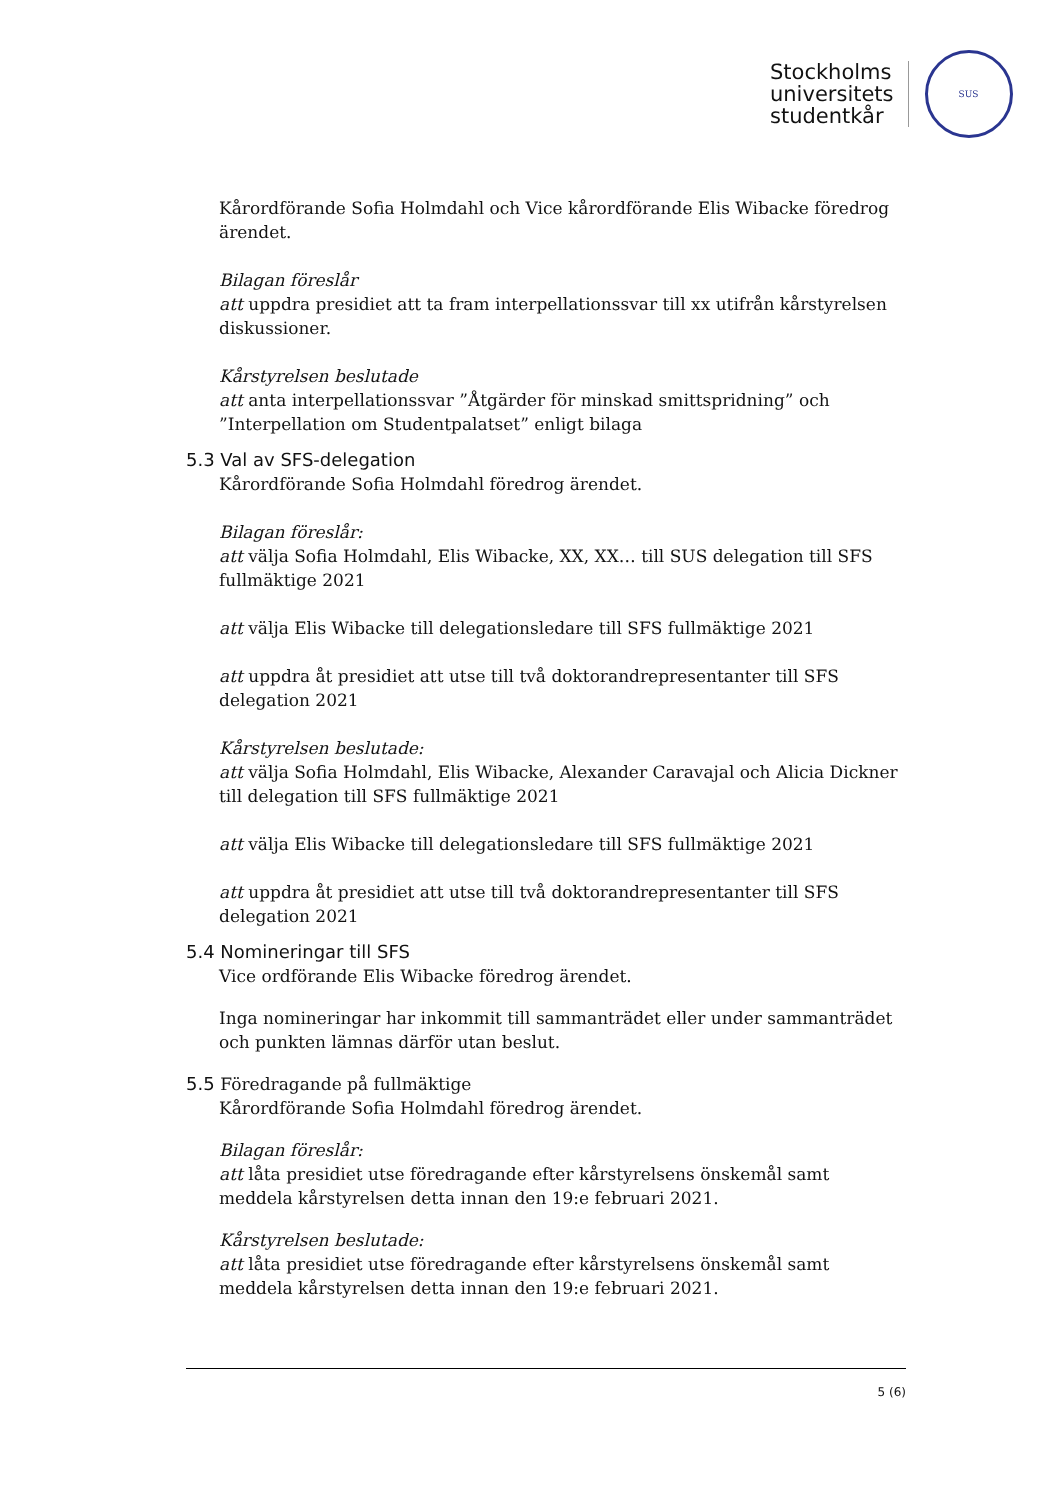Stockholms
universitets
studentkår
SUS
Kårordförande Sofia Holmdahl och Vice kårordförande Elis Wibacke föredrog ärendet.
Bilagan föreslår
att uppdra presidiet att ta fram interpellationssvar till xx utifrån kårstyrelsen diskussioner.
Kårstyrelsen beslutade
att anta interpellationssvar ”Åtgärder för minskad smittspridning” och ”Interpellation om Studentpalatset” enligt bilaga
5.3 Val av SFS-delegation
Kårordförande Sofia Holmdahl föredrog ärendet.
Bilagan föreslår:
att välja Sofia Holmdahl, Elis Wibacke, XX, XX… till SUS delegation till SFS fullmäktige 2021
att välja Elis Wibacke till delegationsledare till SFS fullmäktige 2021
att uppdra åt presidiet att utse till två doktorandrepresentanter till SFS delegation 2021
Kårstyrelsen beslutade:
att välja Sofia Holmdahl, Elis Wibacke, Alexander Caravajal och Alicia Dickner till delegation till SFS fullmäktige 2021
att välja Elis Wibacke till delegationsledare till SFS fullmäktige 2021
att uppdra åt presidiet att utse till två doktorandrepresentanter till SFS delegation 2021
5.4 Nomineringar till SFS
Vice ordförande Elis Wibacke föredrog ärendet.
Inga nomineringar har inkommit till sammanträdet eller under sammanträdet och punkten lämnas därför utan beslut.
5.5 Föredragande på fullmäktige
Kårordförande Sofia Holmdahl föredrog ärendet.
Bilagan föreslår:
att låta presidiet utse föredragande efter kårstyrelsens önskemål samt meddela kårstyrelsen detta innan den 19:e februari 2021.
Kårstyrelsen beslutade:
att låta presidiet utse föredragande efter kårstyrelsens önskemål samt meddela kårstyrelsen detta innan den 19:e februari 2021.
5 (6)